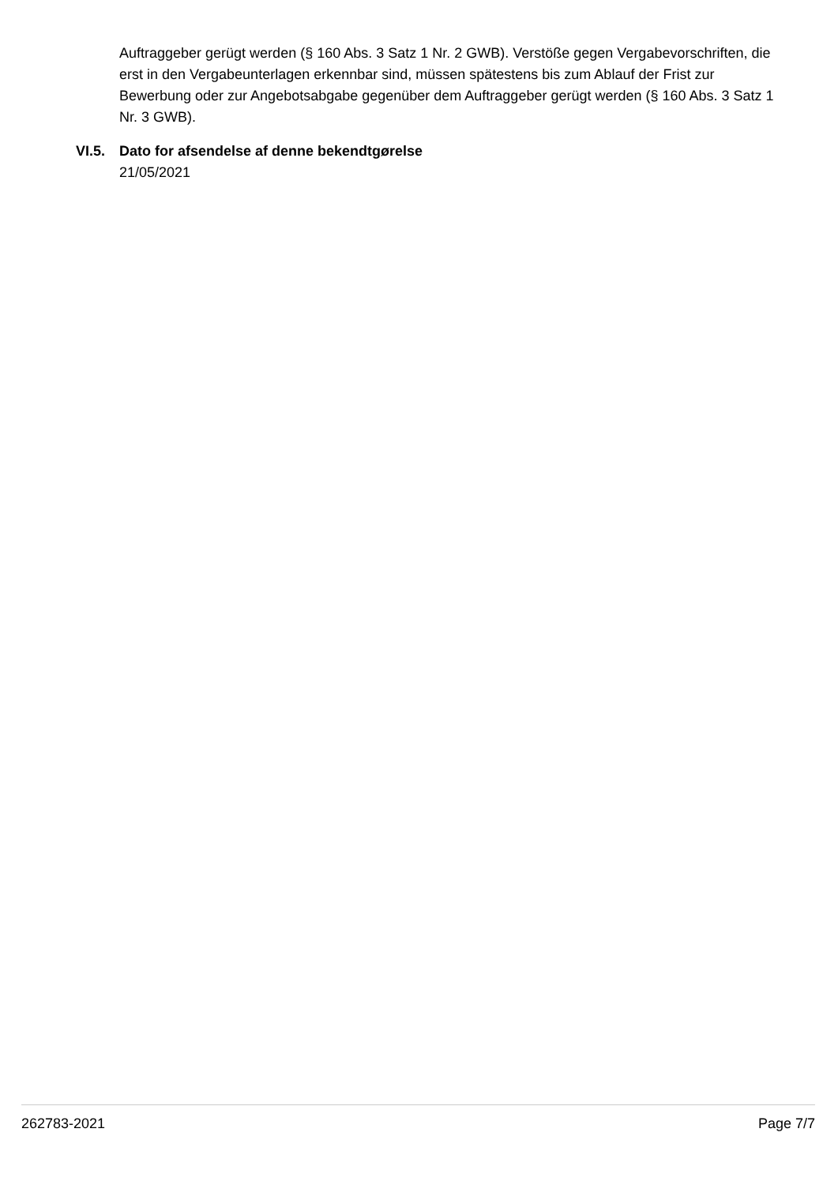Auftraggeber gerügt werden (§ 160 Abs. 3 Satz 1 Nr. 2 GWB). Verstöße gegen Vergabevorschriften, die erst in den Vergabeunterlagen erkennbar sind, müssen spätestens bis zum Ablauf der Frist zur Bewerbung oder zur Angebotsabgabe gegenüber dem Auftraggeber gerügt werden (§ 160 Abs. 3 Satz 1 Nr. 3 GWB).
VI.5. Dato for afsendelse af denne bekendtgørelse
21/05/2021
262783-2021 Page 7/7